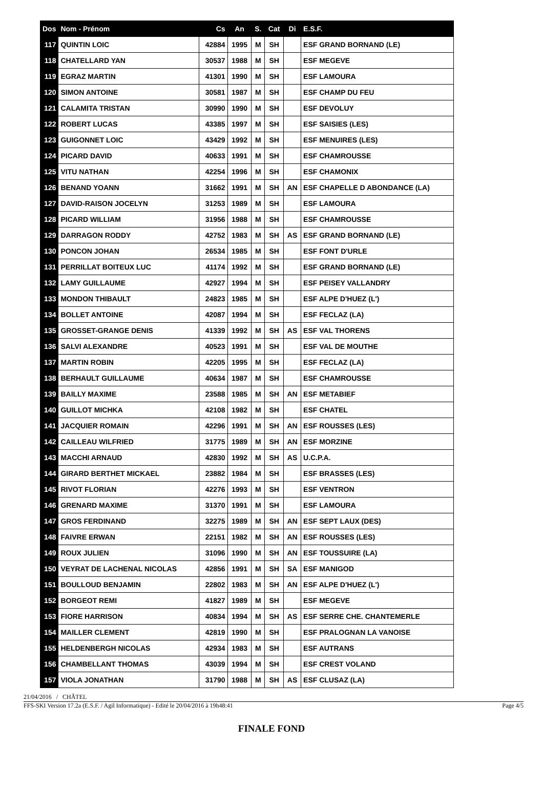| Dos | Nom - Prénom | Cs | An | S. | Cat | Di | E.S.F. |
| --- | --- | --- | --- | --- | --- | --- | --- |
| 117 | QUINTIN LOIC | 42884 | 1995 | M | SH | | ESF GRAND BORNAND (LE) |
| 118 | CHATELLARD YAN | 30537 | 1988 | M | SH | | ESF MEGEVE |
| 119 | EGRAZ MARTIN | 41301 | 1990 | M | SH | | ESF LAMOURA |
| 120 | SIMON ANTOINE | 30581 | 1987 | M | SH | | ESF CHAMP DU FEU |
| 121 | CALAMITA TRISTAN | 30990 | 1990 | M | SH | | ESF DEVOLUY |
| 122 | ROBERT LUCAS | 43385 | 1997 | M | SH | | ESF SAISIES (LES) |
| 123 | GUIGONNET LOIC | 43429 | 1992 | M | SH | | ESF MENUIRES (LES) |
| 124 | PICARD DAVID | 40633 | 1991 | M | SH | | ESF CHAMROUSSE |
| 125 | VITU NATHAN | 42254 | 1996 | M | SH | | ESF CHAMONIX |
| 126 | BENAND YOANN | 31662 | 1991 | M | SH | AN | ESF CHAPELLE D ABONDANCE (LA) |
| 127 | DAVID-RAISON JOCELYN | 31253 | 1989 | M | SH | | ESF LAMOURA |
| 128 | PICARD WILLIAM | 31956 | 1988 | M | SH | | ESF CHAMROUSSE |
| 129 | DARRAGON RODDY | 42752 | 1983 | M | SH | AS | ESF GRAND BORNAND (LE) |
| 130 | PONCON JOHAN | 26534 | 1985 | M | SH | | ESF FONT D'URLE |
| 131 | PERRILLAT BOITEUX LUC | 41174 | 1992 | M | SH | | ESF GRAND BORNAND (LE) |
| 132 | LAMY GUILLAUME | 42927 | 1994 | M | SH | | ESF PEISEY VALLANDRY |
| 133 | MONDON THIBAULT | 24823 | 1985 | M | SH | | ESF ALPE D'HUEZ (L') |
| 134 | BOLLET ANTOINE | 42087 | 1994 | M | SH | | ESF FECLAZ (LA) |
| 135 | GROSSET-GRANGE DENIS | 41339 | 1992 | M | SH | AS | ESF VAL THORENS |
| 136 | SALVI ALEXANDRE | 40523 | 1991 | M | SH | | ESF VAL DE MOUTHE |
| 137 | MARTIN ROBIN | 42205 | 1995 | M | SH | | ESF FECLAZ (LA) |
| 138 | BERHAULT GUILLAUME | 40634 | 1987 | M | SH | | ESF CHAMROUSSE |
| 139 | BAILLY MAXIME | 23588 | 1985 | M | SH | AN | ESF METABIEF |
| 140 | GUILLOT MICHKA | 42108 | 1982 | M | SH | | ESF CHATEL |
| 141 | JACQUIER ROMAIN | 42296 | 1991 | M | SH | AN | ESF ROUSSES (LES) |
| 142 | CAILLEAU WILFRIED | 31775 | 1989 | M | SH | AN | ESF MORZINE |
| 143 | MACCHI ARNAUD | 42830 | 1992 | M | SH | AS | U.C.P.A. |
| 144 | GIRARD BERTHET MICKAEL | 23882 | 1984 | M | SH | | ESF BRASSES (LES) |
| 145 | RIVOT FLORIAN | 42276 | 1993 | M | SH | | ESF VENTRON |
| 146 | GRENARD MAXIME | 31370 | 1991 | M | SH | | ESF LAMOURA |
| 147 | GROS FERDINAND | 32275 | 1989 | M | SH | AN | ESF SEPT LAUX (DES) |
| 148 | FAIVRE ERWAN | 22151 | 1982 | M | SH | AN | ESF ROUSSES (LES) |
| 149 | ROUX JULIEN | 31096 | 1990 | M | SH | AN | ESF TOUSSUIRE (LA) |
| 150 | VEYRAT DE LACHENAL NICOLAS | 42856 | 1991 | M | SH | SA | ESF MANIGOD |
| 151 | BOULLOUD BENJAMIN | 22802 | 1983 | M | SH | AN | ESF ALPE D'HUEZ (L') |
| 152 | BORGEOT REMI | 41827 | 1989 | M | SH | | ESF MEGEVE |
| 153 | FIORE HARRISON | 40834 | 1994 | M | SH | AS | ESF SERRE CHE. CHANTEMERLE |
| 154 | MAILLER CLEMENT | 42819 | 1990 | M | SH | | ESF PRALOGNAN LA VANOISE |
| 155 | HELDENBERGH NICOLAS | 42934 | 1983 | M | SH | | ESF AUTRANS |
| 156 | CHAMBELLANT THOMAS | 43039 | 1994 | M | SH | | ESF CREST VOLAND |
| 157 | VIOLA JONATHAN | 31790 | 1988 | M | SH | AS | ESF CLUSAZ (LA) |
21/04/2016 / CHÂTEL
FFS-SKI Version 17.2a (E.S.F. / Agil Informatique) - Edité le 20/04/2016 à 19h48:41 Page 4/5
FINALE FOND